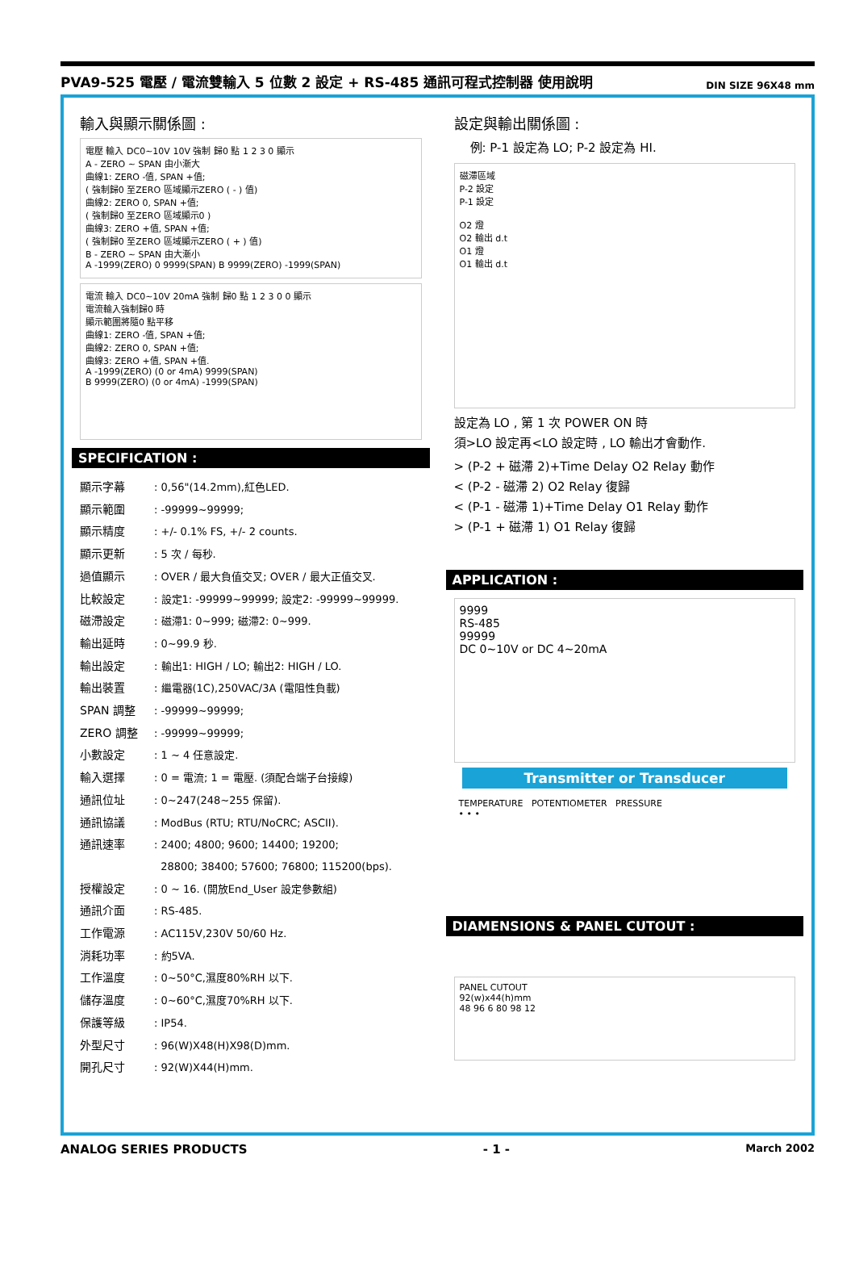PVA9-525 電壓 / 電流雙輸入 5 位數 2 設定 + RS-485 通訊可程式控制器 使用說明 DIN SIZE 96X48 mm
輸入與顯示關係圖 :
電壓 輸入 DC0~10V 10V 強制 歸0 點 1 2 3 0 顯示
A - ZERO ~ SPAN 由小漸大
曲線1: ZERO -值, SPAN +值;
( 強制歸0 至ZERO 區域顯示ZERO ( - ) 值)
曲線2: ZERO 0, SPAN +值;
( 強制歸0 至ZERO 區域顯示0 )
曲線3: ZERO +值, SPAN +值;
( 強制歸0 至ZERO 區域顯示ZERO ( + ) 值)
B - ZERO ~ SPAN 由大漸小
A -1999(ZERO) 0 9999(SPAN) B 9999(ZERO) -1999(SPAN)
電流 輸入 DC0~10V 20mA 強制 歸0 點 1 2 3 0 0 顯示
電流輸入強制歸0 時
顯示範圍將隨0 點平移
曲線1: ZERO -值, SPAN +值;
曲線2: ZERO 0, SPAN +值;
曲線3: ZERO +值, SPAN +值.
A -1999(ZERO) (0 or 4mA) 9999(SPAN)
B 9999(ZERO) (0 or 4mA) -1999(SPAN)
SPECIFICATION :
顯示字幕: 0,56"(14.2mm),紅色LED.
顯示範圍: -99999~99999;
顯示精度: +/- 0.1% FS, +/- 2 counts.
顯示更新: 5 次 / 每秒.
過值顯示: OVER / 最大負值交叉; OVER / 最大正值交叉.
比較設定: 設定1: -99999~99999; 設定2: -99999~99999.
磁滯設定: 磁滯1: 0~999; 磁滯2: 0~999.
輸出延時: 0~99.9 秒.
輸出設定: 輸出1: HIGH / LO; 輸出2: HIGH / LO.
輸出裝置: 繼電器(1C),250VAC/3A (電阻性負載)
SPAN 調整: -99999~99999;
ZERO 調整: -99999~99999;
小數設定: 1 ~ 4 任意設定.
輸入選擇: 0 = 電流; 1 = 電壓. (須配合端子台接線)
通訊位址: 0~247(248~255 保留).
通訊協議: ModBus (RTU; RTU/NoCRC; ASCII).
通訊速率: 2400; 4800; 9600; 14400; 19200;
28800; 38400; 57600; 76800; 115200(bps).
授權設定: 0 ~ 16. (開放End_User 設定參數組)
通訊介面: RS-485.
工作電源: AC115V,230V 50/60 Hz.
消耗功率: 約5VA.
工作溫度: 0~50°C,濕度80%RH 以下.
儲存溫度: 0~60°C,濕度70%RH 以下.
保護等級: IP54.
外型尺寸: 96(W)X48(H)X98(D)mm.
開孔尺寸: 92(W)X44(H)mm.
設定與輸出關係圖 :
例: P-1 設定為 LO; P-2 設定為 HI.
磁滯區域
P-2 設定
P-1 設定
O2 燈
O2 輸出 d.t
O1 燈
O1 輸出 d.t
設定為 LO , 第 1 次 POWER ON 時
須>LO 設定再<LO 設定時 , LO 輸出才會動作.
> (P-2 + 磁滯 2)+Time Delay O2 Relay 動作
< (P-2 - 磁滯 2) O2 Relay 復歸
< (P-1 - 磁滯 1)+Time Delay O1 Relay 動作
> (P-1 + 磁滯 1) O1 Relay 復歸
APPLICATION :
9999
RS-485
99999
DC 0~10V or DC 4~20mA
Transmitter or Transducer
TEMPERATURE POTENTIOMETER PRESSURE
• • •
DIAMENSIONS & PANEL CUTOUT :
PANEL CUTOUT
92(w)x44(h)mm
48 96 6 80 98 12
ANALOG SERIES PRODUCTS - 1 - March 2002